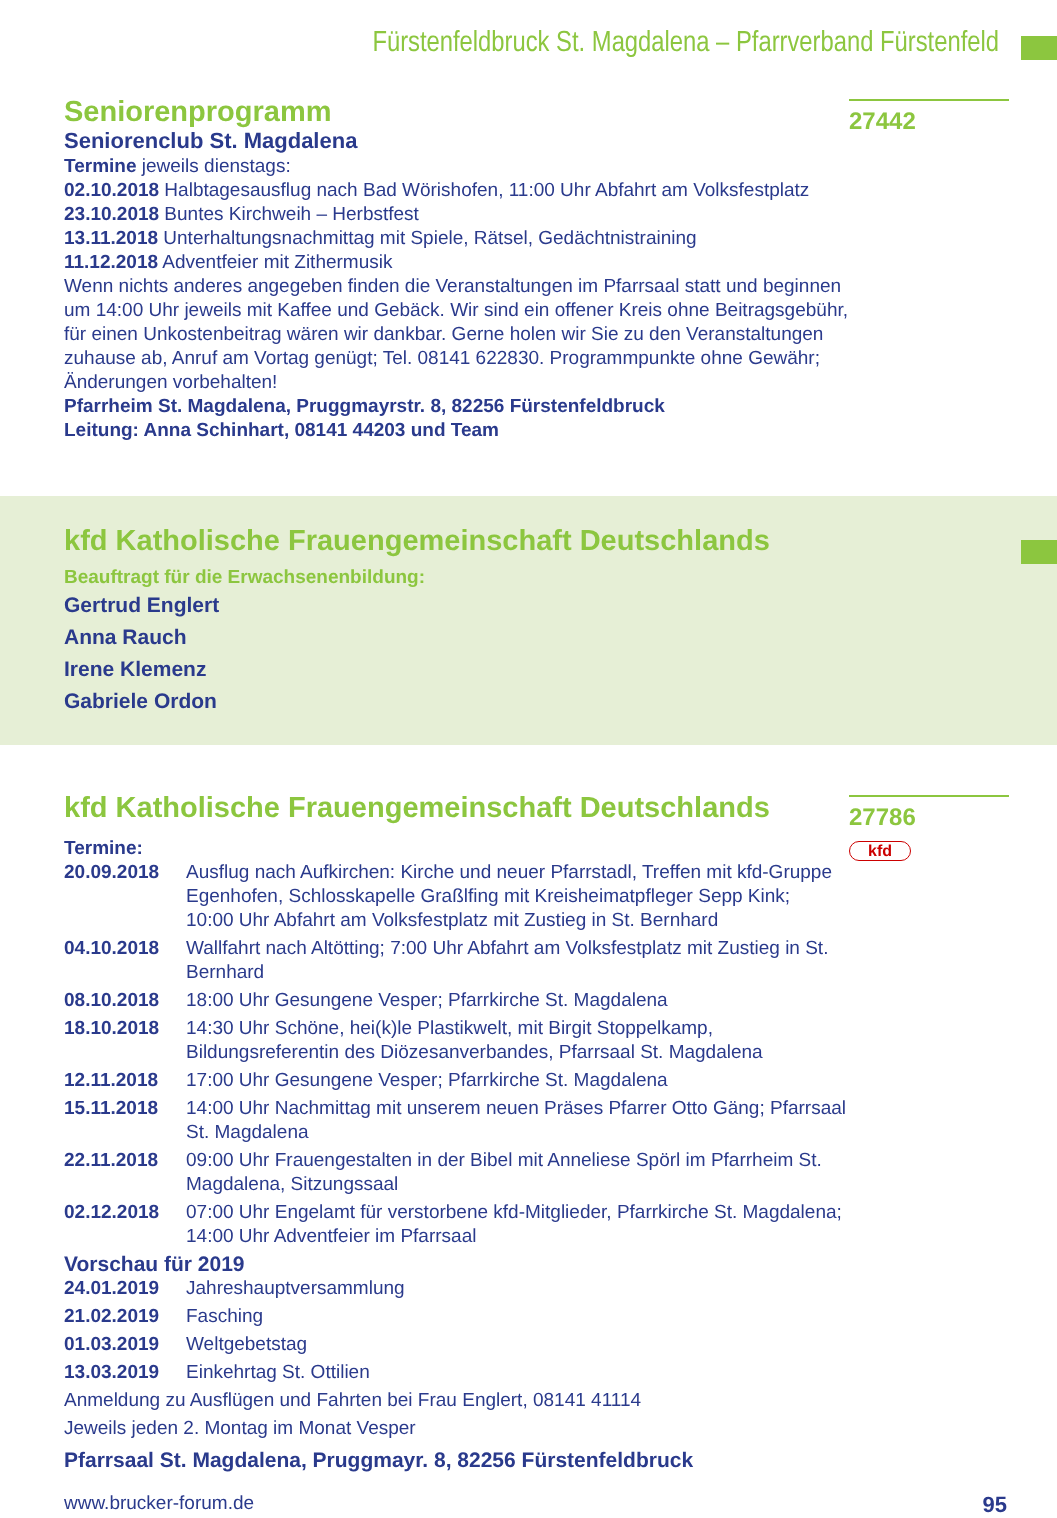Fürstenfeldbruck St. Magdalena – Pfarrverband Fürstenfeld
27442
Seniorenprogramm
Seniorenclub St. Magdalena
Termine jeweils dienstags:
02.10.2018 Halbtagesausflug nach Bad Wörishofen, 11:00 Uhr Abfahrt am Volksfestplatz
23.10.2018 Buntes Kirchweih – Herbstfest
13.11.2018 Unterhaltungsnachmittag mit Spiele, Rätsel, Gedächtnistraining
11.12.2018 Adventfeier mit Zithermusik
Wenn nichts anderes angegeben finden die Veranstaltungen im Pfarrsaal statt und beginnen um 14:00 Uhr jeweils mit Kaffee und Gebäck. Wir sind ein offener Kreis ohne Beitragsgebühr, für einen Unkostenbeitrag wären wir dankbar. Gerne holen wir Sie zu den Veranstaltungen zuhause ab, Anruf am Vortag genügt; Tel. 08141 622830. Programmpunkte ohne Gewähr; Änderungen vorbehalten!
Pfarrheim St. Magdalena, Pruggmayrstr. 8, 82256 Fürstenfeldbruck
Leitung: Anna Schinhart, 08141 44203 und Team
kfd Katholische Frauengemeinschaft Deutschlands
Beauftragt für die Erwachsenenbildung:
Gertrud Englert
Anna Rauch
Irene Klemenz
Gabriele Ordon
27786
kfd
kfd Katholische Frauengemeinschaft Deutschlands
Termine:
20.09.2018 Ausflug nach Aufkirchen: Kirche und neuer Pfarrstadl, Treffen mit kfd-Gruppe Egenhofen, Schlosskapelle Graßlfing mit Kreisheimatpfleger Sepp Kink;
10:00 Uhr Abfahrt am Volksfestplatz mit Zustieg in St. Bernhard
04.10.2018 Wallfahrt nach Altötting; 7:00 Uhr Abfahrt am Volksfestplatz mit Zustieg in St. Bernhard
08.10.2018 18:00 Uhr Gesungene Vesper; Pfarrkirche St. Magdalena
18.10.2018 14:30 Uhr Schöne, hei(k)le Plastikwelt, mit Birgit Stoppelkamp, Bildungsreferentin des Diözesanverbandes, Pfarrsaal St. Magdalena
12.11.2018 17:00 Uhr Gesungene Vesper; Pfarrkirche St. Magdalena
15.11.2018 14:00 Uhr Nachmittag mit unserem neuen Präses Pfarrer Otto Gäng; Pfarrsaal St. Magdalena
22.11.2018 09:00 Uhr Frauengestalten in der Bibel mit Anneliese Spörl im Pfarrheim St. Magdalena, Sitzungssaal
02.12.2018 07:00 Uhr Engelamt für verstorbene kfd-Mitglieder, Pfarrkirche St. Magdalena; 14:00 Uhr Adventfeier im Pfarrsaal
Vorschau für 2019
24.01.2019 Jahreshauptversammlung
21.02.2019 Fasching
01.03.2019 Weltgebetstag
13.03.2019 Einkehrtag St. Ottilien
Anmeldung zu Ausflügen und Fahrten bei Frau Englert, 08141 41114
Jeweils jeden 2. Montag im Monat Vesper
Pfarrsaal St. Magdalena, Pruggmayr. 8, 82256 Fürstenfeldbruck
www.brucker-forum.de 95